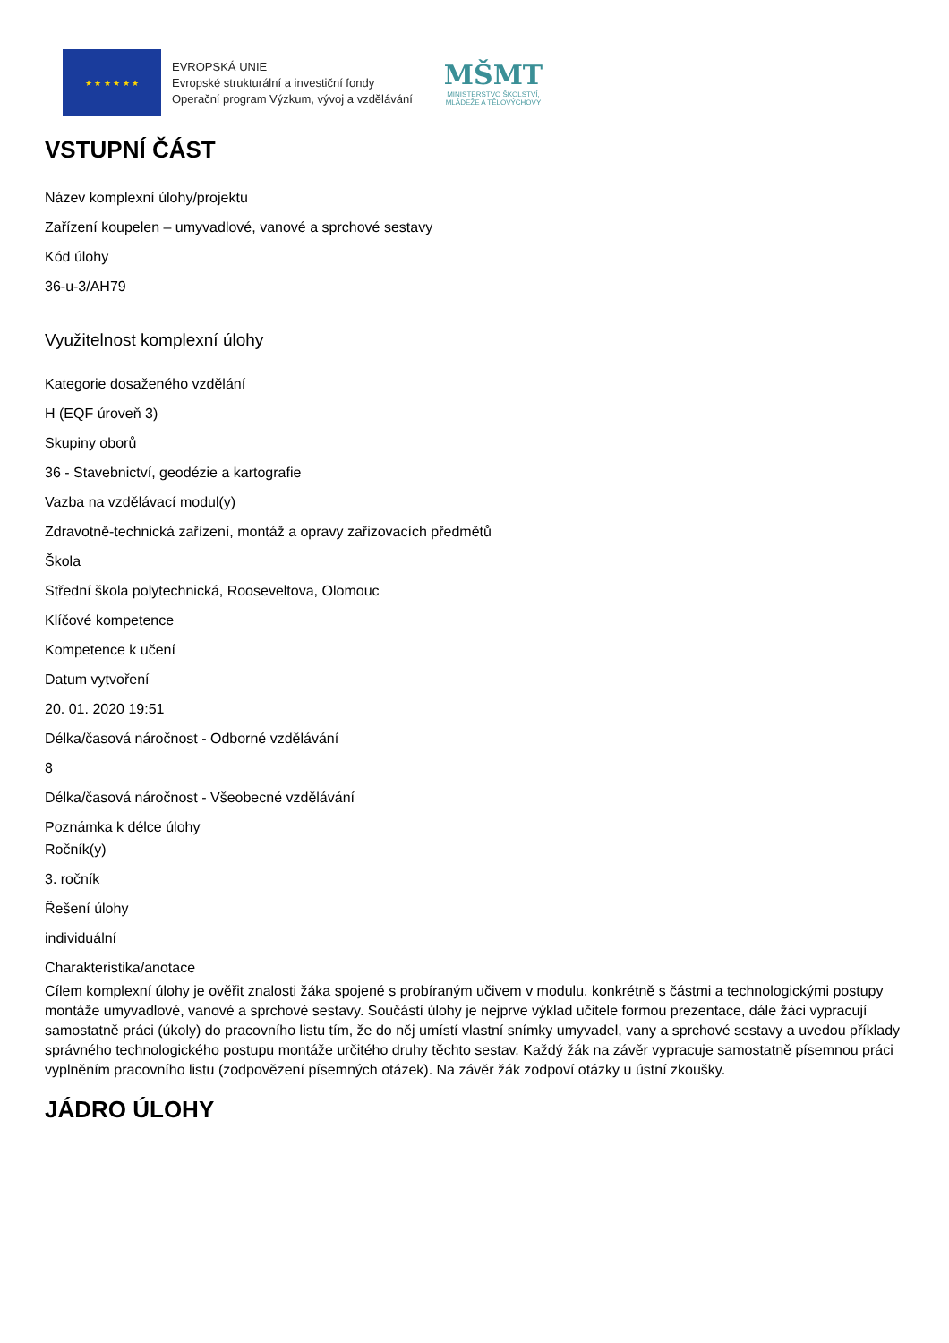★ ★ ★ ★ ★ ★
EVROPSKÁ UNIE
Evropské strukturální a investiční fondy
Operační program Výzkum, vývoj a vzdělávání
MŠMT
MINISTERSTVO ŠKOLSTVÍ,
MLÁDEŽE A TĚLOVÝCHOVY
VSTUPNÍ ČÁST
Název komplexní úlohy/projektu
Zařízení koupelen – umyvadlové, vanové a sprchové sestavy
Kód úlohy
36-u-3/AH79
Využitelnost komplexní úlohy
Kategorie dosaženého vzdělání
H (EQF úroveň 3)
Skupiny oborů
36 - Stavebnictví, geodézie a kartografie
Vazba na vzdělávací modul(y)
Zdravotně-technická zařízení, montáž a opravy zařizovacích předmětů
Škola
Střední škola polytechnická, Rooseveltova, Olomouc
Klíčové kompetence
Kompetence k učení
Datum vytvoření
20. 01. 2020 19:51
Délka/časová náročnost - Odborné vzdělávání
8
Délka/časová náročnost - Všeobecné vzdělávání
Poznámka k délce úlohy
Ročník(y)
3. ročník
Řešení úlohy
individuální
Charakteristika/anotace
Cílem komplexní úlohy je ověřit znalosti žáka spojené s probíraným učivem v modulu, konkrétně s částmi a technologickými postupy montáže umyvadlové, vanové a sprchové sestavy. Součástí úlohy je nejprve výklad učitele formou prezentace, dále žáci vypracují samostatně práci (úkoly) do pracovního listu tím, že do něj umístí vlastní snímky umyvadel, vany a sprchové sestavy a uvedou příklady správného technologického postupu montáže určitého druhy těchto sestav. Každý žák na závěr vypracuje samostatně písemnou práci vyplněním pracovního listu (zodpovězení písemných otázek). Na závěr žák zodpoví otázky u ústní zkoušky.
JÁDRO ÚLOHY